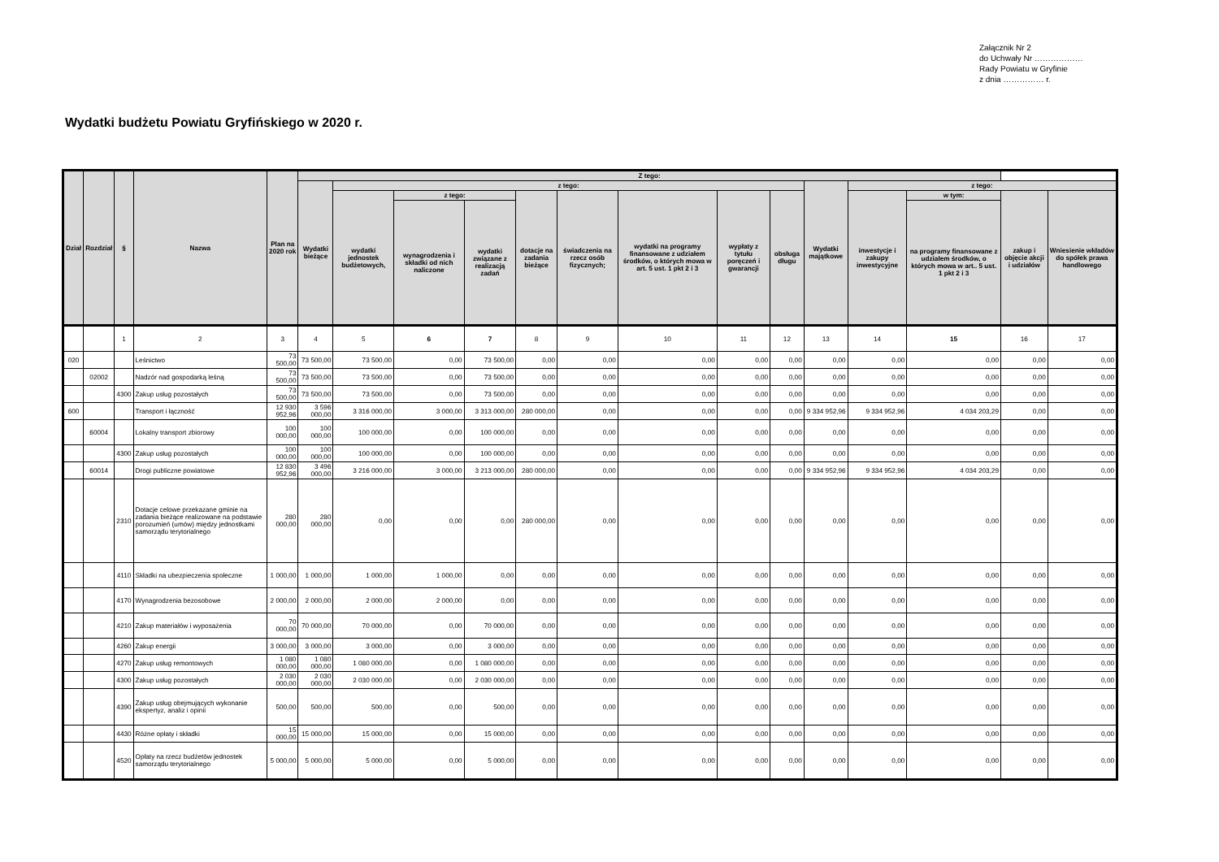Załącznik Nr 2
do Uchwały Nr ………………
Rady Powiatu w Gryfinie
z dnia …………… r.
Wydatki budżetu Powiatu Gryfińskiego w 2020 r.
| Dział | Rozdział | § | Nazwa | Plan na 2020 rok | Z tego: | | | | | | | | | | | | | |
| --- | --- | --- | --- | --- | --- | --- | --- | --- | --- | --- | --- | --- | --- | --- | --- | --- | --- | --- |
| | | | | | Wydatki bieżące | z tego: | | | | | | | | Wydatki majątkowe | z tego: | | | |
| | | | | | | wydatki jednostek budżetowych, | z tego: | | dotacje na zadania bieżące | świadczenia na rzecz osób fizycznych; | wydatki na programy finansowane z udziałem środków, o których mowa w art. 5 ust. 1 pkt 2 i 3 | wypłaty z tytułu poręczeń i gwarancji | obsługa długu | | inwestycje i zakupy inwestycyjne | w tym: | zakup i objęcie akcji i udziałów | Wniesienie wkładów do spółek prawa handlowego |
| | | | | | | | wynagrodzenia i składki od nich naliczone | wydatki związane z realizacją zadań | | | | | | | | na programy finansowane z udziałem środków, o których mowa w art.. 5 ust. 1 pkt 2 i 3 | | |
| | | 1 | 2 | 3 | 4 | 5 | 6 | 7 | 8 | 9 | 10 | 11 | 12 | 13 | 14 | 15 | 16 | 17 |
| 020 | | | Leśnictwo | 73 500,00 | 73 500,00 | 73 500,00 | 0,00 | 73 500,00 | 0,00 | 0,00 | 0,00 | 0,00 | 0,00 | 0,00 | 0,00 | 0,00 | 0,00 | 0,00 |
| | 02002 | | Nadzór nad gospodarką leśną | 73 500,00 | 73 500,00 | 73 500,00 | 0,00 | 73 500,00 | 0,00 | 0,00 | 0,00 | 0,00 | 0,00 | 0,00 | 0,00 | 0,00 | 0,00 | 0,00 |
| | | 4300 | Zakup usług pozostałych | 73 500,00 | 73 500,00 | 73 500,00 | 0,00 | 73 500,00 | 0,00 | 0,00 | 0,00 | 0,00 | 0,00 | 0,00 | 0,00 | 0,00 | 0,00 | 0,00 |
| 600 | | | Transport i łączność | 12 930 952,96 | 3 596 000,00 | 3 316 000,00 | 3 000,00 | 3 313 000,00 | 280 000,00 | 0,00 | 0,00 | 0,00 | 0,00 | 9 334 952,96 | 9 334 952,96 | 4 034 203,29 | 0,00 | 0,00 |
| | 60004 | | Lokalny transport zbiorowy | 100 000,00 | 100 000,00 | 100 000,00 | 0,00 | 100 000,00 | 0,00 | 0,00 | 0,00 | 0,00 | 0,00 | 0,00 | 0,00 | 0,00 | 0,00 | 0,00 |
| | | 4300 | Zakup usług pozostałych | 100 000,00 | 100 000,00 | 100 000,00 | 0,00 | 100 000,00 | 0,00 | 0,00 | 0,00 | 0,00 | 0,00 | 0,00 | 0,00 | 0,00 | 0,00 | 0,00 |
| | 60014 | | Drogi publiczne powiatowe | 12 830 952,96 | 3 496 000,00 | 3 216 000,00 | 3 000,00 | 3 213 000,00 | 280 000,00 | 0,00 | 0,00 | 0,00 | 0,00 | 9 334 952,96 | 9 334 952,96 | 4 034 203,29 | 0,00 | 0,00 |
| | | 2310 | Dotacje celowe przekazane gminie na zadania bieżące realizowane na podstawie porozumień (umów) między jednostkami samorządu terytorialnego | 280 000,00 | 280 000,00 | 0,00 | 0,00 | 0,00 | 280 000,00 | 0,00 | 0,00 | 0,00 | 0,00 | 0,00 | 0,00 | 0,00 | 0,00 | 0,00 |
| | | 4110 | Składki na ubezpieczenia społeczne | 1 000,00 | 1 000,00 | 1 000,00 | 1 000,00 | 0,00 | 0,00 | 0,00 | 0,00 | 0,00 | 0,00 | 0,00 | 0,00 | 0,00 | 0,00 | 0,00 |
| | | 4170 | Wynagrodzenia bezosobowe | 2 000,00 | 2 000,00 | 2 000,00 | 2 000,00 | 0,00 | 0,00 | 0,00 | 0,00 | 0,00 | 0,00 | 0,00 | 0,00 | 0,00 | 0,00 | 0,00 |
| | | 4210 | Zakup materiałów i wyposażenia | 70 000,00 | 70 000,00 | 70 000,00 | 0,00 | 70 000,00 | 0,00 | 0,00 | 0,00 | 0,00 | 0,00 | 0,00 | 0,00 | 0,00 | 0,00 | 0,00 |
| | | 4260 | Zakup energii | 3 000,00 | 3 000,00 | 3 000,00 | 0,00 | 3 000,00 | 0,00 | 0,00 | 0,00 | 0,00 | 0,00 | 0,00 | 0,00 | 0,00 | 0,00 | 0,00 |
| | | 4270 | Zakup usług remontowych | 1 080 000,00 | 1 080 000,00 | 1 080 000,00 | 0,00 | 1 080 000,00 | 0,00 | 0,00 | 0,00 | 0,00 | 0,00 | 0,00 | 0,00 | 0,00 | 0,00 | 0,00 |
| | | 4300 | Zakup usług pozostałych | 2 030 000,00 | 2 030 000,00 | 2 030 000,00 | 0,00 | 2 030 000,00 | 0,00 | 0,00 | 0,00 | 0,00 | 0,00 | 0,00 | 0,00 | 0,00 | 0,00 | 0,00 |
| | | 4390 | Zakup usług obejmujących wykonanie ekspertyz, analiz i opinii | 500,00 | 500,00 | 500,00 | 0,00 | 500,00 | 0,00 | 0,00 | 0,00 | 0,00 | 0,00 | 0,00 | 0,00 | 0,00 | 0,00 | 0,00 |
| | | 4430 | Różne opłaty i składki | 15 000,00 | 15 000,00 | 15 000,00 | 0,00 | 15 000,00 | 0,00 | 0,00 | 0,00 | 0,00 | 0,00 | 0,00 | 0,00 | 0,00 | 0,00 | 0,00 |
| | | 4520 | Opłaty na rzecz budżetów jednostek samorządu terytorialnego | 5 000,00 | 5 000,00 | 5 000,00 | 0,00 | 5 000,00 | 0,00 | 0,00 | 0,00 | 0,00 | 0,00 | 0,00 | 0,00 | 0,00 | 0,00 | 0,00 |